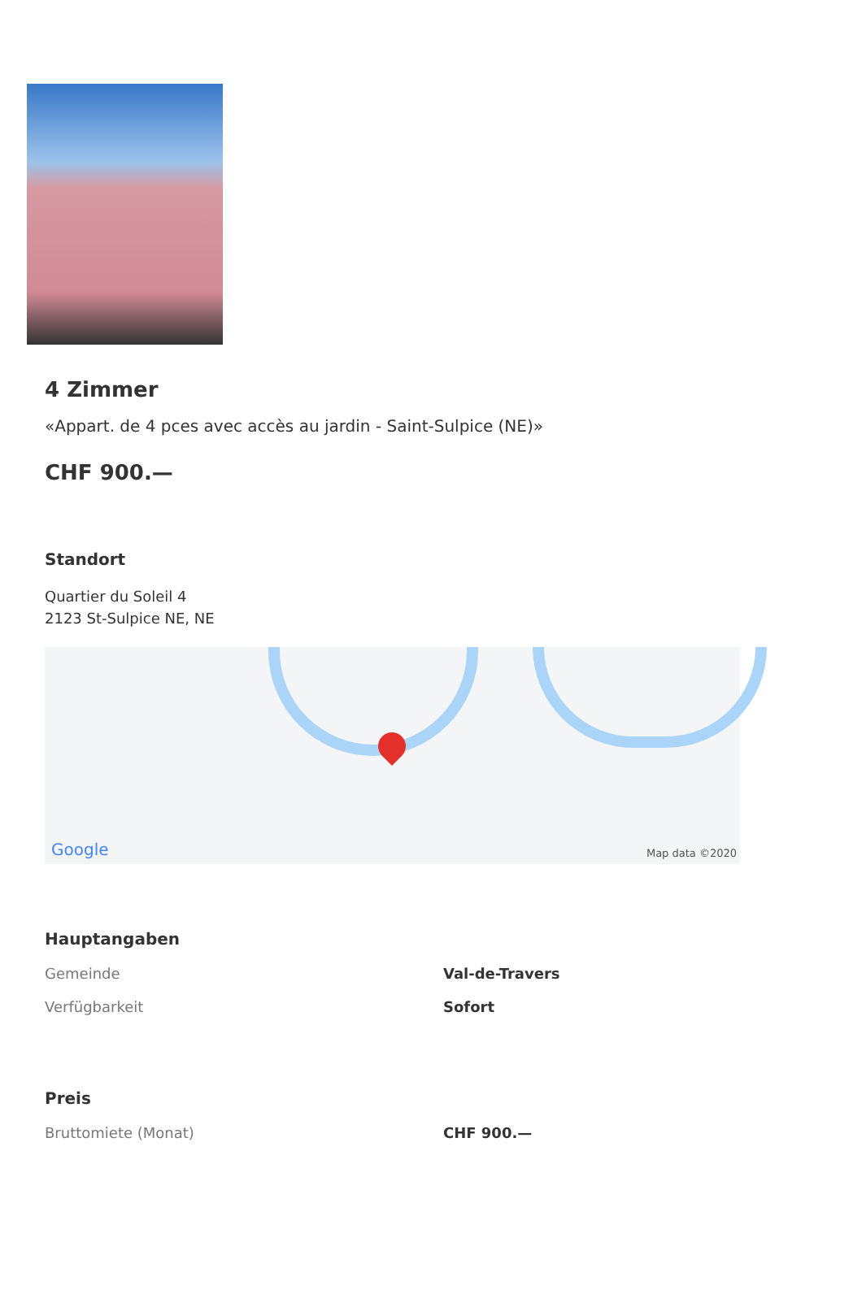4 Zimmer
«Appart. de 4 pces avec accès au jardin - Saint-Sulpice (NE)»
CHF 900.—
Standort
Quartier du Soleil 4
2123 St-Sulpice NE, NE
Google Map data ©2020
Hauptangaben
| Gemeinde | Val-de-Travers |
| Verfügbarkeit | Sofort |
Preis
| Bruttomiete (Monat) | CHF 900.— |